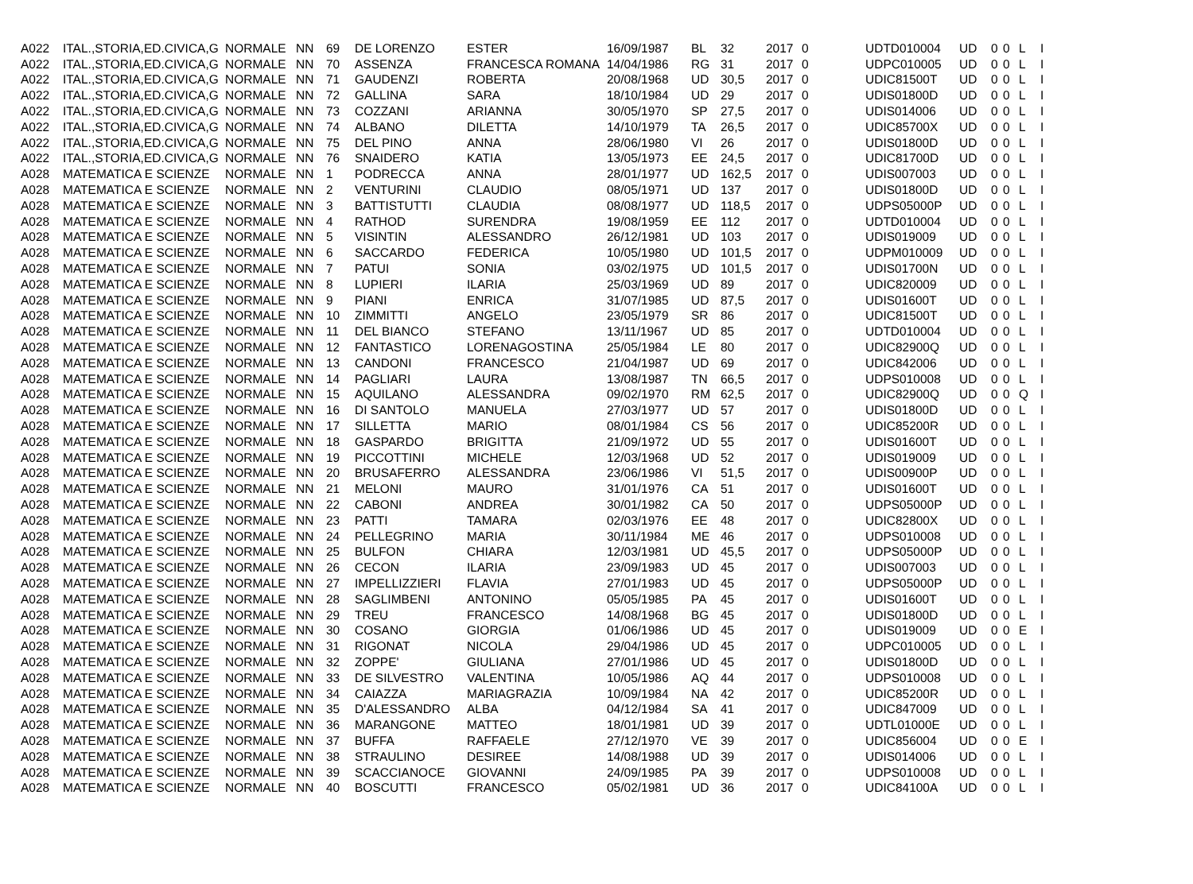| A022 | ITAL.,STORIA,ED.CIVICA,G | NORMALE | NN | 69 | DE LORENZO | ESTER | 16/09/1987 | BL | 32 | 2017 | 0 | UDTD010004 | UD | 0 | 0 | L | I |
| A022 | ITAL.,STORIA,ED.CIVICA,G | NORMALE | NN | 70 | ASSENZA | FRANCESCA ROMANA | 14/04/1986 | RG | 31 | 2017 | 0 | UDPC010005 | UD | 0 | 0 | L | I |
| A022 | ITAL.,STORIA,ED.CIVICA,G | NORMALE | NN | 71 | GAUDENZI | ROBERTA | 20/08/1968 | UD | 30,5 | 2017 | 0 | UDIC81500T | UD | 0 | 0 | L | I |
| A022 | ITAL.,STORIA,ED.CIVICA,G | NORMALE | NN | 72 | GALLINA | SARA | 18/10/1984 | UD | 29 | 2017 | 0 | UDIS01800D | UD | 0 | 0 | L | I |
| A022 | ITAL.,STORIA,ED.CIVICA,G | NORMALE | NN | 73 | COZZANI | ARIANNA | 30/05/1970 | SP | 27,5 | 2017 | 0 | UDIS014006 | UD | 0 | 0 | L | I |
| A022 | ITAL.,STORIA,ED.CIVICA,G | NORMALE | NN | 74 | ALBANO | DILETTA | 14/10/1979 | TA | 26,5 | 2017 | 0 | UDIC85700X | UD | 0 | 0 | L | I |
| A022 | ITAL.,STORIA,ED.CIVICA,G | NORMALE | NN | 75 | DEL PINO | ANNA | 28/06/1980 | VI | 26 | 2017 | 0 | UDIS01800D | UD | 0 | 0 | L | I |
| A022 | ITAL.,STORIA,ED.CIVICA,G | NORMALE | NN | 76 | SNAIDERO | KATIA | 13/05/1973 | EE | 24,5 | 2017 | 0 | UDIC81700D | UD | 0 | 0 | L | I |
| A028 | MATEMATICA E SCIENZE | NORMALE | NN | 1 | PODRECCA | ANNA | 28/01/1977 | UD | 162,5 | 2017 | 0 | UDIS007003 | UD | 0 | 0 | L | I |
| A028 | MATEMATICA E SCIENZE | NORMALE | NN | 2 | VENTURINI | CLAUDIO | 08/05/1971 | UD | 137 | 2017 | 0 | UDIS01800D | UD | 0 | 0 | L | I |
| A028 | MATEMATICA E SCIENZE | NORMALE | NN | 3 | BATTISTUTTI | CLAUDIA | 08/08/1977 | UD | 118,5 | 2017 | 0 | UDPS05000P | UD | 0 | 0 | L | I |
| A028 | MATEMATICA E SCIENZE | NORMALE | NN | 4 | RATHOD | SURENDRA | 19/08/1959 | EE | 112 | 2017 | 0 | UDTD010004 | UD | 0 | 0 | L | I |
| A028 | MATEMATICA E SCIENZE | NORMALE | NN | 5 | VISINTIN | ALESSANDRO | 26/12/1981 | UD | 103 | 2017 | 0 | UDIS019009 | UD | 0 | 0 | L | I |
| A028 | MATEMATICA E SCIENZE | NORMALE | NN | 6 | SACCARDO | FEDERICA | 10/05/1980 | UD | 101,5 | 2017 | 0 | UDPM010009 | UD | 0 | 0 | L | I |
| A028 | MATEMATICA E SCIENZE | NORMALE | NN | 7 | PATUI | SONIA | 03/02/1975 | UD | 101,5 | 2017 | 0 | UDIS01700N | UD | 0 | 0 | L | I |
| A028 | MATEMATICA E SCIENZE | NORMALE | NN | 8 | LUPIERI | ILARIA | 25/03/1969 | UD | 89 | 2017 | 0 | UDIC820009 | UD | 0 | 0 | L | I |
| A028 | MATEMATICA E SCIENZE | NORMALE | NN | 9 | PIANI | ENRICA | 31/07/1985 | UD | 87,5 | 2017 | 0 | UDIS01600T | UD | 0 | 0 | L | I |
| A028 | MATEMATICA E SCIENZE | NORMALE | NN | 10 | ZIMMITTI | ANGELO | 23/05/1979 | SR | 86 | 2017 | 0 | UDIC81500T | UD | 0 | 0 | L | I |
| A028 | MATEMATICA E SCIENZE | NORMALE | NN | 11 | DEL BIANCO | STEFANO | 13/11/1967 | UD | 85 | 2017 | 0 | UDTD010004 | UD | 0 | 0 | L | I |
| A028 | MATEMATICA E SCIENZE | NORMALE | NN | 12 | FANTASTICO | LORENAGOSTINA | 25/05/1984 | LE | 80 | 2017 | 0 | UDIC82900Q | UD | 0 | 0 | L | I |
| A028 | MATEMATICA E SCIENZE | NORMALE | NN | 13 | CANDONI | FRANCESCO | 21/04/1987 | UD | 69 | 2017 | 0 | UDIC842006 | UD | 0 | 0 | L | I |
| A028 | MATEMATICA E SCIENZE | NORMALE | NN | 14 | PAGLIARI | LAURA | 13/08/1987 | TN | 66,5 | 2017 | 0 | UDPS010008 | UD | 0 | 0 | L | I |
| A028 | MATEMATICA E SCIENZE | NORMALE | NN | 15 | AQUILANO | ALESSANDRA | 09/02/1970 | RM | 62,5 | 2017 | 0 | UDIC82900Q | UD | 0 | 0 | Q | I |
| A028 | MATEMATICA E SCIENZE | NORMALE | NN | 16 | DI SANTOLO | MANUELA | 27/03/1977 | UD | 57 | 2017 | 0 | UDIS01800D | UD | 0 | 0 | L | I |
| A028 | MATEMATICA E SCIENZE | NORMALE | NN | 17 | SILLETTA | MARIO | 08/01/1984 | CS | 56 | 2017 | 0 | UDIC85200R | UD | 0 | 0 | L | I |
| A028 | MATEMATICA E SCIENZE | NORMALE | NN | 18 | GASPARDO | BRIGITTA | 21/09/1972 | UD | 55 | 2017 | 0 | UDIS01600T | UD | 0 | 0 | L | I |
| A028 | MATEMATICA E SCIENZE | NORMALE | NN | 19 | PICCOTTINI | MICHELE | 12/03/1968 | UD | 52 | 2017 | 0 | UDIS019009 | UD | 0 | 0 | L | I |
| A028 | MATEMATICA E SCIENZE | NORMALE | NN | 20 | BRUSAFERRO | ALESSANDRA | 23/06/1986 | VI | 51,5 | 2017 | 0 | UDIS00900P | UD | 0 | 0 | L | I |
| A028 | MATEMATICA E SCIENZE | NORMALE | NN | 21 | MELONI | MAURO | 31/01/1976 | CA | 51 | 2017 | 0 | UDIS01600T | UD | 0 | 0 | L | I |
| A028 | MATEMATICA E SCIENZE | NORMALE | NN | 22 | CABONI | ANDREA | 30/01/1982 | CA | 50 | 2017 | 0 | UDPS05000P | UD | 0 | 0 | L | I |
| A028 | MATEMATICA E SCIENZE | NORMALE | NN | 23 | PATTI | TAMARA | 02/03/1976 | EE | 48 | 2017 | 0 | UDIC82800X | UD | 0 | 0 | L | I |
| A028 | MATEMATICA E SCIENZE | NORMALE | NN | 24 | PELLEGRINO | MARIA | 30/11/1984 | ME | 46 | 2017 | 0 | UDPS010008 | UD | 0 | 0 | L | I |
| A028 | MATEMATICA E SCIENZE | NORMALE | NN | 25 | BULFON | CHIARA | 12/03/1981 | UD | 45,5 | 2017 | 0 | UDPS05000P | UD | 0 | 0 | L | I |
| A028 | MATEMATICA E SCIENZE | NORMALE | NN | 26 | CECON | ILARIA | 23/09/1983 | UD | 45 | 2017 | 0 | UDIS007003 | UD | 0 | 0 | L | I |
| A028 | MATEMATICA E SCIENZE | NORMALE | NN | 27 | IMPELLIZZIERI | FLAVIA | 27/01/1983 | UD | 45 | 2017 | 0 | UDPS05000P | UD | 0 | 0 | L | I |
| A028 | MATEMATICA E SCIENZE | NORMALE | NN | 28 | SAGLIMBENI | ANTONINO | 05/05/1985 | PA | 45 | 2017 | 0 | UDIS01600T | UD | 0 | 0 | L | I |
| A028 | MATEMATICA E SCIENZE | NORMALE | NN | 29 | TREU | FRANCESCO | 14/08/1968 | BG | 45 | 2017 | 0 | UDIS01800D | UD | 0 | 0 | L | I |
| A028 | MATEMATICA E SCIENZE | NORMALE | NN | 30 | COSANO | GIORGIA | 01/06/1986 | UD | 45 | 2017 | 0 | UDIS019009 | UD | 0 | 0 | E | I |
| A028 | MATEMATICA E SCIENZE | NORMALE | NN | 31 | RIGONAT | NICOLA | 29/04/1986 | UD | 45 | 2017 | 0 | UDPC010005 | UD | 0 | 0 | L | I |
| A028 | MATEMATICA E SCIENZE | NORMALE | NN | 32 | ZOPPE' | GIULIANA | 27/01/1986 | UD | 45 | 2017 | 0 | UDIS01800D | UD | 0 | 0 | L | I |
| A028 | MATEMATICA E SCIENZE | NORMALE | NN | 33 | DE SILVESTRO | VALENTINA | 10/05/1986 | AQ | 44 | 2017 | 0 | UDPS010008 | UD | 0 | 0 | L | I |
| A028 | MATEMATICA E SCIENZE | NORMALE | NN | 34 | CAIAZZA | MARIAGRAZIA | 10/09/1984 | NA | 42 | 2017 | 0 | UDIC85200R | UD | 0 | 0 | L | I |
| A028 | MATEMATICA E SCIENZE | NORMALE | NN | 35 | D'ALESSANDRO | ALBA | 04/12/1984 | SA | 41 | 2017 | 0 | UDIC847009 | UD | 0 | 0 | L | I |
| A028 | MATEMATICA E SCIENZE | NORMALE | NN | 36 | MARANGONE | MATTEO | 18/01/1981 | UD | 39 | 2017 | 0 | UDTL01000E | UD | 0 | 0 | L | I |
| A028 | MATEMATICA E SCIENZE | NORMALE | NN | 37 | BUFFA | RAFFAELE | 27/12/1970 | VE | 39 | 2017 | 0 | UDIC856004 | UD | 0 | 0 | E | I |
| A028 | MATEMATICA E SCIENZE | NORMALE | NN | 38 | STRAULINO | DESIREE | 14/08/1988 | UD | 39 | 2017 | 0 | UDIS014006 | UD | 0 | 0 | L | I |
| A028 | MATEMATICA E SCIENZE | NORMALE | NN | 39 | SCACCIANOCE | GIOVANNI | 24/09/1985 | PA | 39 | 2017 | 0 | UDPS010008 | UD | 0 | 0 | L | I |
| A028 | MATEMATICA E SCIENZE | NORMALE | NN | 40 | BOSCUTTI | FRANCESCO | 05/02/1981 | UD | 36 | 2017 | 0 | UDIC84100A | UD | 0 | 0 | L | I |